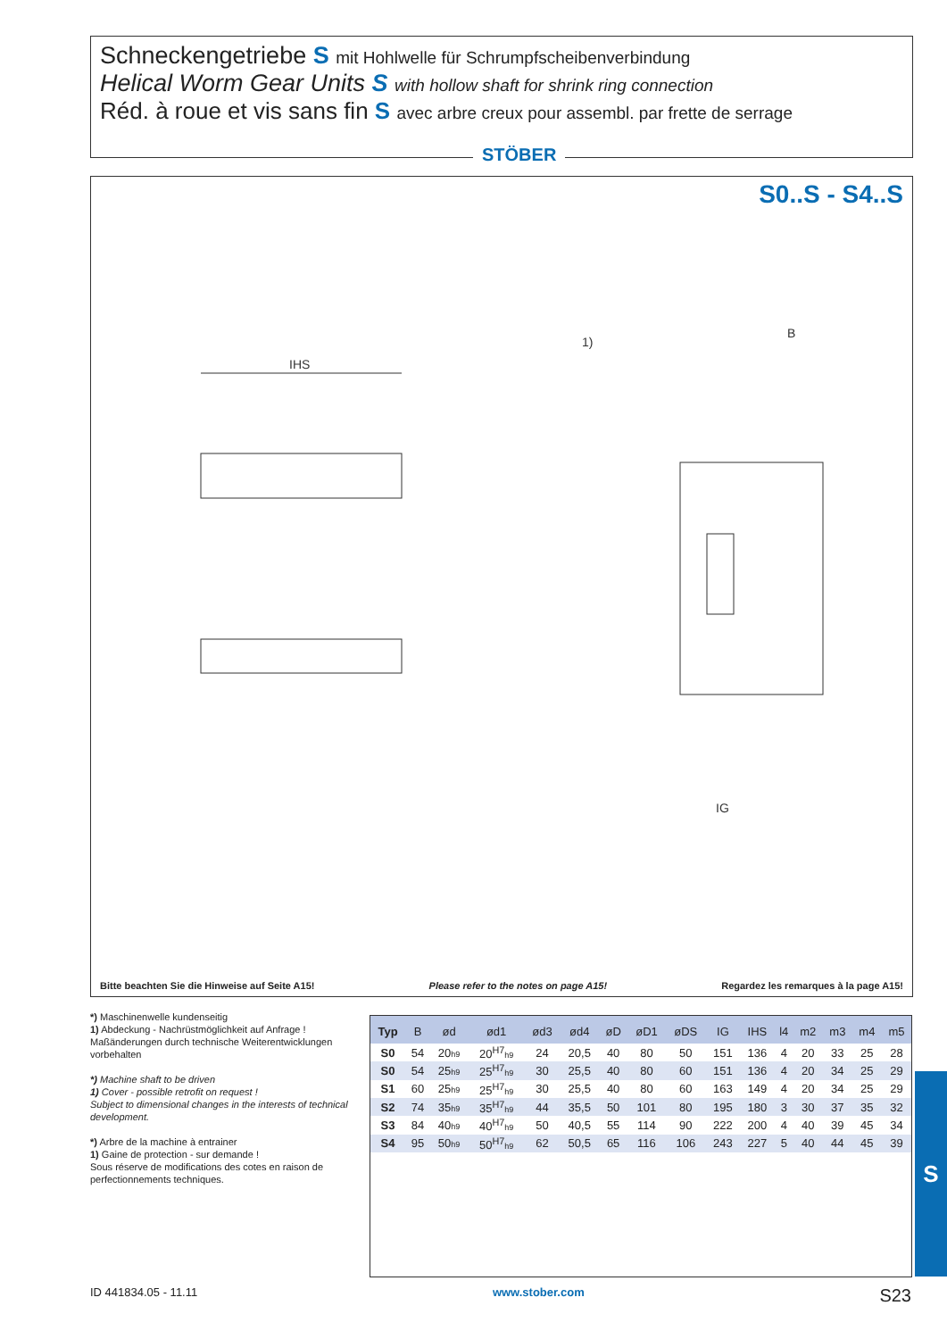Schneckengetriebe S mit Hohlwelle für Schrumpfscheibenverbindung
Helical Worm Gear Units S with hollow shaft for shrink ring connection
Réd. à roue et vis sans fin S avec arbre creux pour assembl. par frette de serrage
STÖBER
S0..S - S4..S
IHS
1)
B
IG
Bitte beachten Sie die Hinweise auf Seite A15! Please refer to the notes on page A15! Regardez les remarques à la page A15!
*) Maschinenwelle kundenseitig
1) Abdeckung - Nachrüstmöglichkeit auf Anfrage !
Maßänderungen durch technische Weiterentwicklungen vorbehalten
*) Machine shaft to be driven
1) Cover - possible retrofit on request !
Subject to dimensional changes in the interests of technical development.
*) Arbre de la machine à entrainer
1) Gaine de protection - sur demande !
Sous réserve de modifications des cotes en raison de perfectionnements techniques.
| Typ | B | ød | ød1 | ød3 | ød4 | øD | øD1 | øDS | IG | IHS | l4 | m2 | m3 | m4 | m5 |
| --- | --- | --- | --- | --- | --- | --- | --- | --- | --- | --- | --- | --- | --- | --- | --- |
| S0 | 54 | 20<sub>h9</sub> | 20<sup>H7</sup><sub>h9</sub> | 24 | 20,5 | 40 | 80 | 50 | 151 | 136 | 4 | 20 | 33 | 25 | 28 |
| S0 | 54 | 25<sub>h9</sub> | 25<sup>H7</sup><sub>h9</sub> | 30 | 25,5 | 40 | 80 | 60 | 151 | 136 | 4 | 20 | 34 | 25 | 29 |
| S1 | 60 | 25<sub>h9</sub> | 25<sup>H7</sup><sub>h9</sub> | 30 | 25,5 | 40 | 80 | 60 | 163 | 149 | 4 | 20 | 34 | 25 | 29 |
| S2 | 74 | 35<sub>h9</sub> | 35<sup>H7</sup><sub>h9</sub> | 44 | 35,5 | 50 | 101 | 80 | 195 | 180 | 3 | 30 | 37 | 35 | 32 |
| S3 | 84 | 40<sub>h9</sub> | 40<sup>H7</sup><sub>h9</sub> | 50 | 40,5 | 55 | 114 | 90 | 222 | 200 | 4 | 40 | 39 | 45 | 34 |
| S4 | 95 | 50<sub>h9</sub> | 50<sup>H7</sup><sub>h9</sub> | 62 | 50,5 | 65 | 116 | 106 | 243 | 227 | 5 | 40 | 44 | 45 | 39 |
S
ID 441834.05 - 11.11 www.stober.com S23